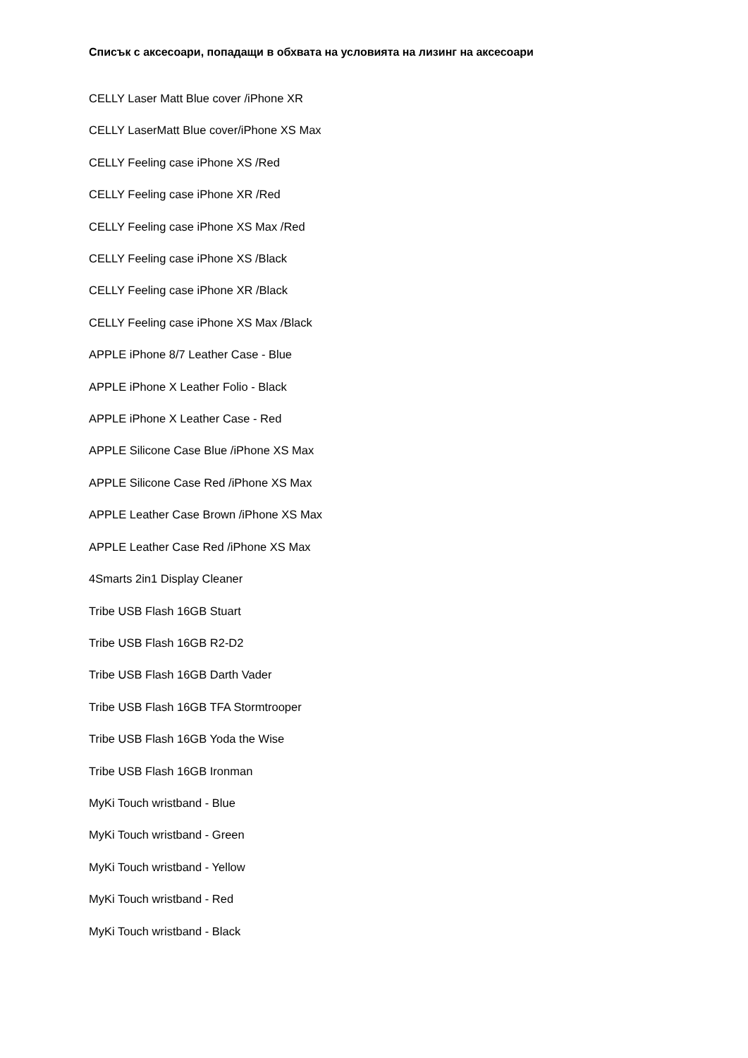Списък с аксесоари, попадащи в обхвата на условията на лизинг на аксесоари
CELLY Laser Matt Blue cover /iPhone XR
CELLY LaserMatt Blue cover/iPhone XS Max
CELLY Feeling case iPhone XS /Red
CELLY Feeling case iPhone XR /Red
CELLY Feeling case iPhone XS Max /Red
CELLY Feeling case iPhone XS /Black
CELLY Feeling case iPhone XR /Black
CELLY Feeling case iPhone XS Max /Black
APPLE iPhone 8/7 Leather Case - Blue
APPLE iPhone X Leather Folio - Black
APPLE iPhone X Leather Case - Red
APPLE Silicone Case Blue /iPhone XS Max
APPLE Silicone Case Red /iPhone XS Max
APPLE Leather Case Brown /iPhone XS Max
APPLE Leather Case Red /iPhone XS Max
4Smarts 2in1 Display Cleaner
Tribe USB Flash 16GB Stuart
Tribe USB Flash 16GB R2-D2
Tribe USB Flash 16GB Darth Vader
Tribe USB Flash 16GB TFA Stormtrooper
Tribe USB Flash 16GB Yoda the Wise
Tribe USB Flash 16GB Ironman
MyKi Touch wristband - Blue
MyKi Touch wristband - Green
MyKi Touch wristband - Yellow
MyKi Touch wristband - Red
MyKi Touch wristband - Black